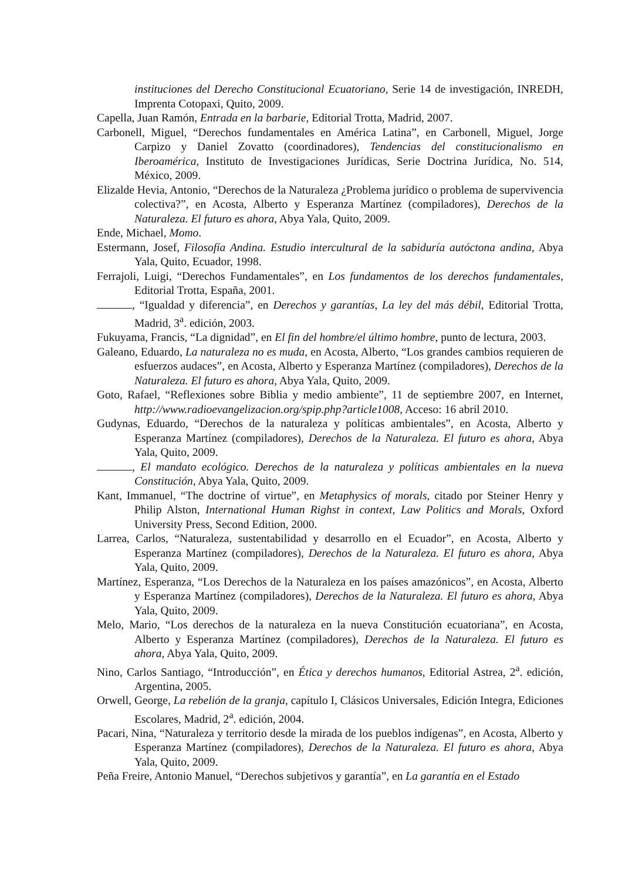instituciones del Derecho Constitucional Ecuatoriano, Serie 14 de investigación, INREDH, Imprenta Cotopaxi, Quito, 2009.
Capella, Juan Ramón, Entrada en la barbarie, Editorial Trotta, Madrid, 2007.
Carbonell, Miguel, “Derechos fundamentales en América Latina”, en Carbonell, Miguel, Jorge Carpizo y Daniel Zovatto (coordinadores), Tendencias del constitucionalismo en Iberoamérica, Instituto de Investigaciones Jurídicas, Serie Doctrina Jurídica, No. 514, México, 2009.
Elizalde Hevia, Antonio, “Derechos de la Naturaleza ¿Problema jurídico o problema de supervivencia colectiva?”, en Acosta, Alberto y Esperanza Martínez (compiladores), Derechos de la Naturaleza. El futuro es ahora, Abya Yala, Quito, 2009.
Ende, Michael, Momo.
Estermann, Josef, Filosofía Andina. Estudio intercultural de la sabiduría autóctona andina, Abya Yala, Quito, Ecuador, 1998.
Ferrajoli, Luigi, “Derechos Fundamentales”, en Los fundamentos de los derechos fundamentales, Editorial Trotta, España, 2001.
, “Igualdad y diferencia”, en Derechos y garantías, La ley del más débil, Editorial Trotta, Madrid, 3<sup>a</sup>. edición, 2003.
Fukuyama, Francis, “La dignidad”, en El fin del hombre/el último hombre, punto de lectura, 2003.
Galeano, Eduardo, La naturaleza no es muda, en Acosta, Alberto, “Los grandes cambios requieren de esfuerzos audaces”, en Acosta, Alberto y Esperanza Martínez (compiladores), Derechos de la Naturaleza. El futuro es ahora, Abya Yala, Quito, 2009.
Goto, Rafael, “Reflexiones sobre Biblia y medio ambiente”, 11 de septiembre 2007, en Internet, http://www.radioevangelizacion.org/spip.php?article1008, Acceso: 16 abril 2010.
Gudynas, Eduardo, “Derechos de la naturaleza y políticas ambientales”, en Acosta, Alberto y Esperanza Martínez (compiladores), Derechos de la Naturaleza. El futuro es ahora, Abya Yala, Quito, 2009.
, El mandato ecológico. Derechos de la naturaleza y políticas ambientales en la nueva Constitución, Abya Yala, Quito, 2009.
Kant, Immanuel, “The doctrine of virtue”, en Metaphysics of morals, citado por Steiner Henry y Philip Alston, International Human Righst in context, Law Politics and Morals, Oxford University Press, Second Edition, 2000.
Larrea, Carlos, “Naturaleza, sustentabilidad y desarrollo en el Ecuador”, en Acosta, Alberto y Esperanza Martínez (compiladores), Derechos de la Naturaleza. El futuro es ahora, Abya Yala, Quito, 2009.
Martínez, Esperanza, “Los Derechos de la Naturaleza en los países amazónicos”, en Acosta, Alberto y Esperanza Martínez (compiladores), Derechos de la Naturaleza. El futuro es ahora, Abya Yala, Quito, 2009.
Melo, Mario, “Los derechos de la naturaleza en la nueva Constitución ecuatoriana”, en Acosta, Alberto y Esperanza Martínez (compiladores), Derechos de la Naturaleza. El futuro es ahora, Abya Yala, Quito, 2009.
Nino, Carlos Santiago, “Introducción”, en Ética y derechos humanos, Editorial Astrea, 2<sup>a</sup>. edición, Argentina, 2005.
Orwell, George, La rebelión de la granja, capítulo I, Clásicos Universales, Edición Integra, Ediciones Escolares, Madrid, 2<sup>a</sup>. edición, 2004.
Pacari, Nina, “Naturaleza y territorio desde la mirada de los pueblos indígenas”, en Acosta, Alberto y Esperanza Martínez (compiladores), Derechos de la Naturaleza. El futuro es ahora, Abya Yala, Quito, 2009.
Peña Freire, Antonio Manuel, “Derechos subjetivos y garantía”, en La garantía en el Estado